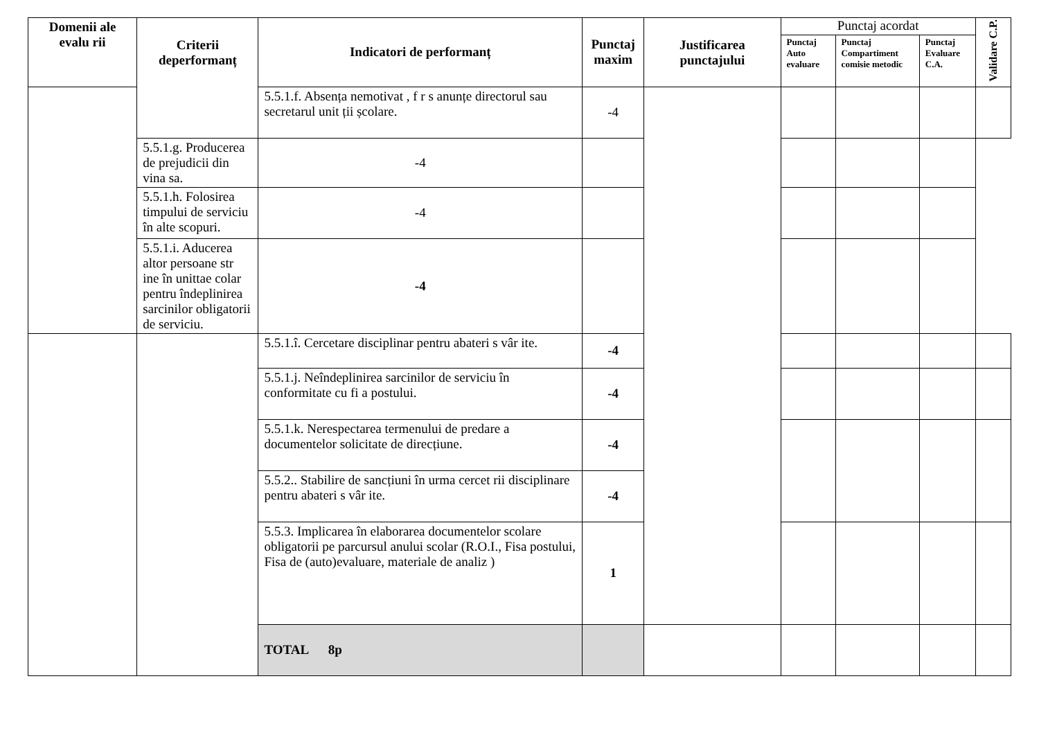| Domenii ale evalu rii | Criterii deperformanț | Indicatori de performanț | Punctaj maxim | Justificarea punctajului | Punctaj acordat | | | Validare C.P. |
| | | | | | Punctaj Auto evaluare | Punctaj Compartiment comisie metodic | Punctaj Evaluare C.A. | |
| | | 5.5.1.f. Absența nemotivat , f r s anunțe directorul sau secretarul unit ții școlare. | -4 | | | | | |
| | 5.5.1.g. Producerea de prejudicii din vina sa. | -4 | | | | | | |
| | 5.5.1.h. Folosirea timpului de serviciu în alte scopuri. | -4 | | | | | | |
| | 5.5.1.i. Aducerea altor persoane str ine în unittae colar pentru îndeplinirea sarcinilor obligatorii de serviciu. | -4 | | | | | | |
| | | 5.5.1.î. Cercetare disciplinar pentru abateri s vâr ite. | -4 | | | | | |
| | | 5.5.1.j. Neîndeplinirea sarcinilor de serviciu în conformitate cu fi a postului. | -4 | | | | | |
| | | 5.5.1.k. Nerespectarea termenului de predare a documentelor solicitate de direcțiune. | -4 | | | | | |
| | | 5.5.2.. Stabilire de sancțiuni în urma cercet rii disciplinare pentru abateri s vâr ite. | -4 | | | | | |
| | | 5.5.3. Implicarea în elaborarea documentelor scolare obligatorii pe parcursul anului scolar (R.O.I., Fisa postului, Fisa de (auto)evaluare, materiale de analiz ) | 1 | | | | | |
| | | TOTAL 8p | | | | | | |